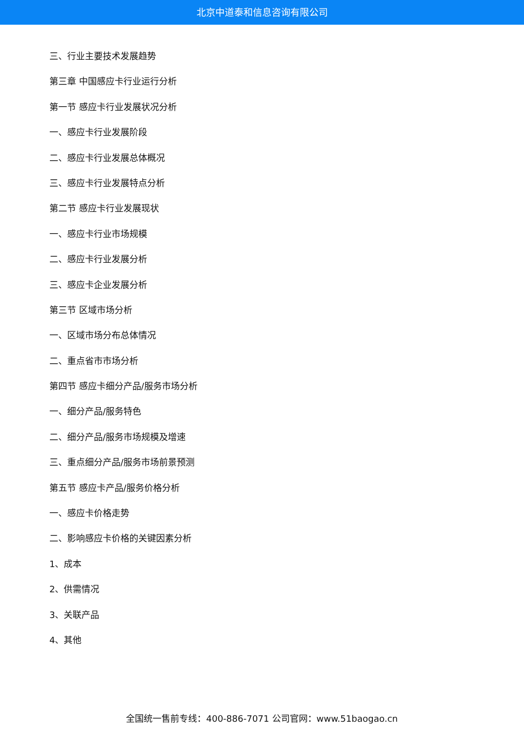北京中道泰和信息咨询有限公司
三、行业主要技术发展趋势
第三章 中国感应卡行业运行分析
第一节 感应卡行业发展状况分析
一、感应卡行业发展阶段
二、感应卡行业发展总体概况
三、感应卡行业发展特点分析
第二节 感应卡行业发展现状
一、感应卡行业市场规模
二、感应卡行业发展分析
三、感应卡企业发展分析
第三节 区域市场分析
一、区域市场分布总体情况
二、重点省市市场分析
第四节 感应卡细分产品/服务市场分析
一、细分产品/服务特色
二、细分产品/服务市场规模及增速
三、重点细分产品/服务市场前景预测
第五节 感应卡产品/服务价格分析
一、感应卡价格走势
二、影响感应卡价格的关键因素分析
1、成本
2、供需情况
3、关联产品
4、其他
全国统一售前专线：400-886-7071 公司官网：www.51baogao.cn